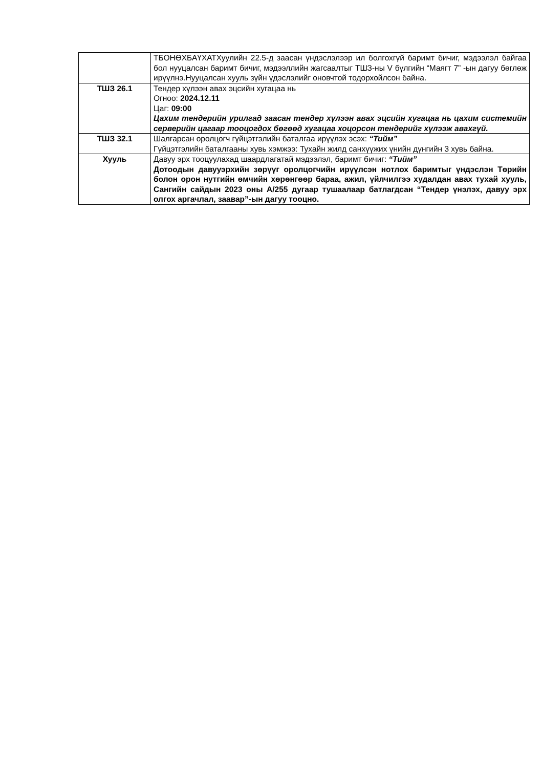| | ТБОНӨХБАҮХАТХуулийн 22.5-д заасан үндэслэлээр ил болгохгүй баримт бичиг, мэдээлэл байгаа бол нууцалсан баримт бичиг, мэдээллийн жагсаалтыг ТШЗ-ны V бүлгийн “Маягт 7” -ын дагуу бөглөж ирүүлнэ.Нууцалсан хууль зүйн үдэслэлийг оновчтой тодорхойлсон байна. |
| ТШЗ 26.1 | Тендер хүлээн авах эцсийн хугацаа нь Огноо: 2024.12.11 Цаг: 09:00 Цахим тендерийн урилгад заасан тендер хүлээн авах эцсийн хугацаа нь цахим системийн серверийн цагаар тооцогдох бөгөөд хугацаа хоцорсон тендерийг хүлээж авахгүй. |
| ТШЗ 32.1 | Шалгарсан оролцогч гүйцэтгэлийн баталгаа ирүүлэх эсэх: “Тийм” Гүйцэтгэлийн баталгааны хувь хэмжээ: Тухайн жилд санхүүжих үнийн дүнгийн 3 хувь байна. |
| Хууль | Давуу эрх тооцуулахад шаардлагатай мэдээлэл, баримт бичиг: “Тийм” Дотоодын давууэрхийн зөрүүг оролцогчийн ирүүлсэн нотлох баримтыг үндэслэн Төрийн болон орон нутгийн өмчийн хөрөнгөөр бараа, ажил, үйлчилгээ худалдан авах тухай хууль, Сангийн сайдын 2023 оны А/255 дугаар тушаалаар батлагдсан “Тендер үнэлэх, давуу эрх олгох аргачлал, заавар”-ын дагуу тооцно. |